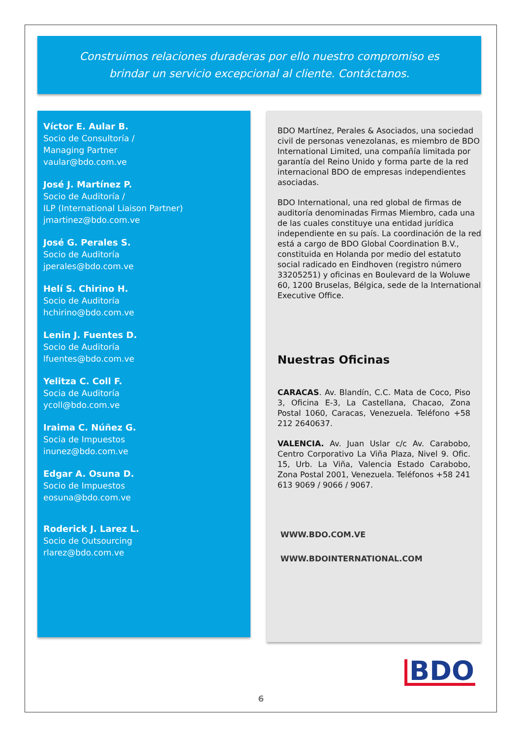Construimos relaciones duraderas por ello nuestro compromiso es
brindar un servicio excepcional al cliente. Contáctanos.
Víctor E. Aular B.
Socio de Consultoría /
Managing Partner
vaular@bdo.com.ve
José J. Martínez P.
Socio de Auditoría /
ILP (International Liaison Partner)
jmartinez@bdo.com.ve
José G. Perales S.
Socio de Auditoría
jperales@bdo.com.ve
Helí S. Chirino H.
Socio de Auditoría
hchirino@bdo.com.ve
Lenin J. Fuentes D.
Socio de Auditoría
lfuentes@bdo.com.ve
Yelitza C. Coll F.
Socia de Auditoría
ycoll@bdo.com.ve
Iraima C. Núñez G.
Socia de Impuestos
inunez@bdo.com.ve
Edgar A. Osuna D.
Socio de Impuestos
eosuna@bdo.com.ve
Roderick J. Larez L.
Socio de Outsourcing
rlarez@bdo.com.ve
BDO Martínez, Perales & Asociados, una sociedad civil de personas venezolanas, es miembro de BDO International Limited, una compañía limitada por garantía del Reino Unido y forma parte de la red internacional BDO de empresas independientes asociadas.
BDO International, una red global de firmas de auditoría denominadas Firmas Miembro, cada una de las cuales constituye una entidad jurídica independiente en su país. La coordinación de la red está a cargo de BDO Global Coordination B.V., constituida en Holanda por medio del estatuto social radicado en Eindhoven (registro número 33205251) y oficinas en Boulevard de la Woluwe 60, 1200 Bruselas, Bélgica, sede de la International Executive Office.
Nuestras Oficinas
CARACAS. Av. Blandín, C.C. Mata de Coco, Piso 3, Oficina E-3, La Castellana, Chacao, Zona Postal 1060, Caracas, Venezuela. Teléfono +58 212 2640637.
VALENCIA. Av. Juan Uslar c/c Av. Carabobo, Centro Corporativo La Viña Plaza, Nivel 9. Ofic. 15, Urb. La Viña, Valencia Estado Carabobo, Zona Postal 2001, Venezuela. Teléfonos +58 241 613 9069 / 9066 / 9067.
WWW.BDO.COM.VE
WWW.BDOINTERNATIONAL.COM
BDO
6